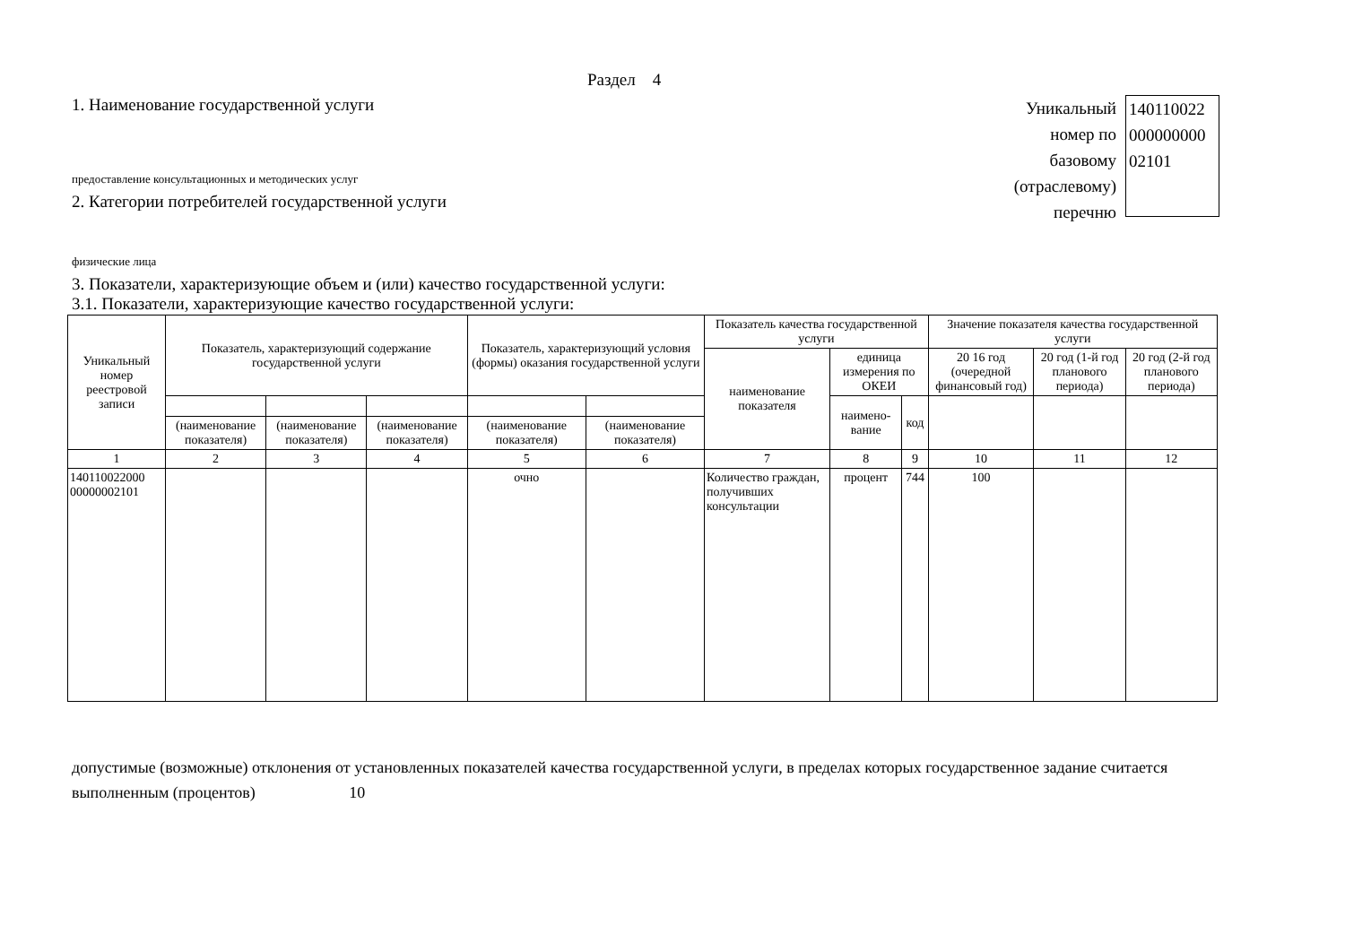Раздел 4
1. Наименование государственной услуги
предоставление консультационных и методических услуг
2. Категории потребителей государственной услуги
физические лица
3. Показатели, характеризующие объем и (или) качество государственной услуги:
3.1. Показатели, характеризующие качество государственной услуги:
Уникальный
номер по
базовому
(отраслевому)
перечню
140110022
000000000
02101
| Уникальный номер реестровой записи | Показатель, характеризующий содержание государственной услуги | | | Показатель, характеризующий условия (формы) оказания государственной услуги | | Показатель качества государственной услуги | | | Значение показателя качества государственной услуги | | |
| | | | | | | наименование показателя | единица измерения по ОКЕИ | | 20 16 год (очередной финансовый год) | 20 год (1-й год планового периода) | 20 год (2-й год планового периода) |
| | | | | | | | наимено-вание | код | | | |
| | (наименование показателя) | (наименование показателя) | (наименование показателя) | (наименование показателя) | (наименование показателя) | | | | | | |
| 1 | 2 | 3 | 4 | 5 | 6 | 7 | 8 | 9 | 10 | 11 | 12 |
| 140110022000 00000002101 | | | | очно | | Количество граждан, получивших консультации | процент | 744 | 100 | | |
допустимые (возможные) отклонения от установленных показателей качества государственной услуги, в пределах которых государственное задание считается выполненным (процентов) 10